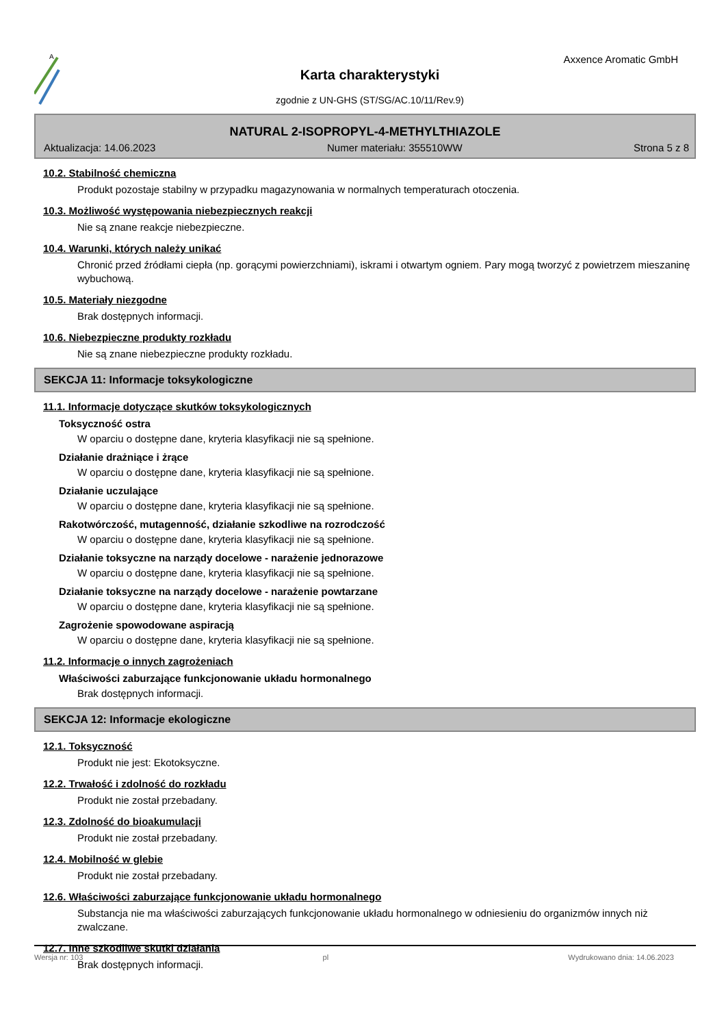A
Axxence Aromatic GmbH
Karta charakterystyki
zgodnie z UN-GHS (ST/SG/AC.10/11/Rev.9)
NATURAL 2-ISOPROPYL-4-METHYLTHIAZOLE
Aktualizacja: 14.06.2023 Numer materiału: 355510WW Strona 5 z 8
10.2. Stabilność chemiczna
Produkt pozostaje stabilny w przypadku magazynowania w normalnych temperaturach otoczenia.
10.3. Możliwość występowania niebezpiecznych reakcji
Nie są znane reakcje niebezpieczne.
10.4. Warunki, których należy unikać
Chronić przed źródłami ciepła (np. gorącymi powierzchniami), iskrami i otwartym ogniem. Pary mogą tworzyć z powietrzem mieszaninę wybuchową.
10.5. Materiały niezgodne
Brak dostępnych informacji.
10.6. Niebezpieczne produkty rozkładu
Nie są znane niebezpieczne produkty rozkładu.
SEKCJA 11: Informacje toksykologiczne
11.1. Informacje dotyczące skutków toksykologicznych
Toksyczność ostra
W oparciu o dostępne dane, kryteria klasyfikacji nie są spełnione.
Działanie drażniące i żrące
W oparciu o dostępne dane, kryteria klasyfikacji nie są spełnione.
Działanie uczulające
W oparciu o dostępne dane, kryteria klasyfikacji nie są spełnione.
Rakotwórczość, mutagenność, działanie szkodliwe na rozrodczość
W oparciu o dostępne dane, kryteria klasyfikacji nie są spełnione.
Działanie toksyczne na narządy docelowe - narażenie jednorazowe
W oparciu o dostępne dane, kryteria klasyfikacji nie są spełnione.
Działanie toksyczne na narządy docelowe - narażenie powtarzane
W oparciu o dostępne dane, kryteria klasyfikacji nie są spełnione.
Zagrożenie spowodowane aspiracją
W oparciu o dostępne dane, kryteria klasyfikacji nie są spełnione.
11.2. Informacje o innych zagrożeniach
Właściwości zaburzające funkcjonowanie układu hormonalnego
Brak dostępnych informacji.
SEKCJA 12: Informacje ekologiczne
12.1. Toksyczność
Produkt nie jest: Ekotoksyczne.
12.2. Trwałość i zdolność do rozkładu
Produkt nie został przebadany.
12.3. Zdolność do bioakumulacji
Produkt nie został przebadany.
12.4. Mobilność w glebie
Produkt nie został przebadany.
12.6. Właściwości zaburzające funkcjonowanie układu hormonalnego
Substancja nie ma właściwości zaburzających funkcjonowanie układu hormonalnego w odniesieniu do organizmów innych niż zwalczane.
12.7. Inne szkodliwe skutki działania
Brak dostępnych informacji.
Wersja nr: 103 pl Wydrukowano dnia: 14.06.2023